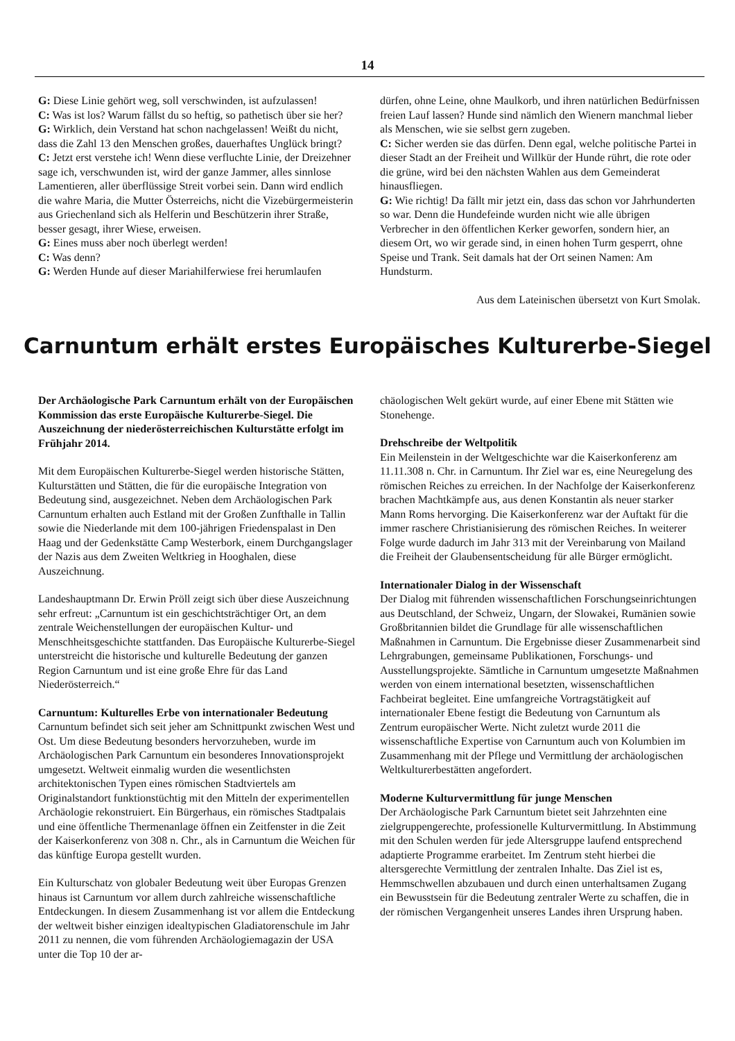14
G: Diese Linie gehört weg, soll verschwinden, ist aufzulassen!
C: Was ist los? Warum fällst du so heftig, so pathetisch über sie her?
G: Wirklich, dein Verstand hat schon nachgelassen! Weißt du nicht, dass die Zahl 13 den Menschen großes, dauerhaftes Unglück bringt?
C: Jetzt erst verstehe ich! Wenn diese verfluchte Linie, der Dreizehner sage ich, verschwunden ist, wird der ganze Jammer, alles sinnlose Lamentieren, aller überflüssige Streit vorbei sein. Dann wird endlich die wahre Maria, die Mutter Österreichs, nicht die Vizebürgermeisterin aus Griechenland sich als Helferin und Beschützerin ihrer Straße, besser gesagt, ihrer Wiese, erweisen.
G: Eines muss aber noch überlegt werden!
C: Was denn?
G: Werden Hunde auf dieser Mariahilferwiese frei herumlaufen
dürfen, ohne Leine, ohne Maulkorb, und ihren natürlichen Bedürfnissen freien Lauf lassen? Hunde sind nämlich den Wienern manchmal lieber als Menschen, wie sie selbst gern zugeben.
C: Sicher werden sie das dürfen. Denn egal, welche politische Partei in dieser Stadt an der Freiheit und Willkür der Hunde rührt, die rote oder die grüne, wird bei den nächsten Wahlen aus dem Gemeinderat hinausfliegen.
G: Wie richtig! Da fällt mir jetzt ein, dass das schon vor Jahrhunderten so war. Denn die Hundefeinde wurden nicht wie alle übrigen Verbrecher in den öffentlichen Kerker geworfen, sondern hier, an diesem Ort, wo wir gerade sind, in einen hohen Turm gesperrt, ohne Speise und Trank. Seit damals hat der Ort seinen Namen: Am Hundsturm.
Aus dem Lateinischen übersetzt von Kurt Smolak.
Carnuntum erhält erstes Europäisches Kulturerbe-Siegel
Der Archäologische Park Carnuntum erhält von der Europäischen Kommission das erste Europäische Kulturerbe-Siegel. Die Auszeichnung der niederösterreichischen Kulturstätte erfolgt im Frühjahr 2014.
Mit dem Europäischen Kulturerbe-Siegel werden historische Stätten, Kulturstätten und Stätten, die für die europäische Integration von Bedeutung sind, ausgezeichnet. Neben dem Archäologischen Park Carnuntum erhalten auch Estland mit der Großen Zunfthalle in Tallin sowie die Niederlande mit dem 100-jährigen Friedenspalast in Den Haag und der Gedenkstätte Camp Westerbork, einem Durchgangslager der Nazis aus dem Zweiten Weltkrieg in Hooghalen, diese Auszeichnung.
Landeshauptmann Dr. Erwin Pröll zeigt sich über diese Auszeichnung sehr erfreut: „Carnuntum ist ein geschichtsträchtiger Ort, an dem zentrale Weichenstellungen der europäischen Kultur- und Menschheitsgeschichte stattfanden. Das Europäische Kulturerbe-Siegel unterstreicht die historische und kulturelle Bedeutung der ganzen Region Carnuntum und ist eine große Ehre für das Land Niederösterreich.“
Carnuntum: Kulturelles Erbe von internationaler Bedeutung
Carnuntum befindet sich seit jeher am Schnittpunkt zwischen West und Ost. Um diese Bedeutung besonders hervorzuheben, wurde im Archäologischen Park Carnuntum ein besonderes Innovationsprojekt umgesetzt. Weltweit einmalig wurden die wesentlichsten architektonischen Typen eines römischen Stadtviertels am Originalstandort funktionstüchtig mit den Mitteln der experimentellen Archäologie rekonstruiert. Ein Bürgerhaus, ein römisches Stadtpalais und eine öffentliche Thermenanlage öffnen ein Zeitfenster in die Zeit der Kaiserkonferenz von 308 n. Chr., als in Carnuntum die Weichen für das künftige Europa gestellt wurden.
Ein Kulturschatz von globaler Bedeutung weit über Europas Grenzen hinaus ist Carnuntum vor allem durch zahlreiche wissenschaftliche Entdeckungen. In diesem Zusammenhang ist vor allem die Entdeckung der weltweit bisher einzigen idealtypischen Gladiatorenschule im Jahr 2011 zu nennen, die vom führenden Archäologiemagazin der USA unter die Top 10 der ar-
chäologischen Welt gekürt wurde, auf einer Ebene mit Stätten wie Stonehenge.
Drehschreibe der Weltpolitik
Ein Meilenstein in der Weltgeschichte war die Kaiserkonferenz am 11.11.308 n. Chr. in Carnuntum. Ihr Ziel war es, eine Neuregelung des römischen Reiches zu erreichen. In der Nachfolge der Kaiserkonferenz brachen Machtkämpfe aus, aus denen Konstantin als neuer starker Mann Roms hervorging. Die Kaiserkonferenz war der Auftakt für die immer raschere Christianisierung des römischen Reiches. In weiterer Folge wurde dadurch im Jahr 313 mit der Vereinbarung von Mailand die Freiheit der Glaubensentscheidung für alle Bürger ermöglicht.
Internationaler Dialog in der Wissenschaft
Der Dialog mit führenden wissenschaftlichen Forschungseinrichtungen aus Deutschland, der Schweiz, Ungarn, der Slowakei, Rumänien sowie Großbritannien bildet die Grundlage für alle wissenschaftlichen Maßnahmen in Carnuntum. Die Ergebnisse dieser Zusammenarbeit sind Lehrgrabungen, gemeinsame Publikationen, Forschungs- und Ausstellungsprojekte. Sämtliche in Carnuntum umgesetzte Maßnahmen werden von einem international besetzten, wissenschaftlichen Fachbeirat begleitet. Eine umfangreiche Vortragstätigkeit auf internationaler Ebene festigt die Bedeutung von Carnuntum als Zentrum europäischer Werte. Nicht zuletzt wurde 2011 die wissenschaftliche Expertise von Carnuntum auch von Kolumbien im Zusammenhang mit der Pflege und Vermittlung der archäologischen Weltkulturerbestätten angefordert.
Moderne Kulturvermittlung für junge Menschen
Der Archäologische Park Carnuntum bietet seit Jahrzehnten eine zielgruppengerechte, professionelle Kulturvermittlung. In Abstimmung mit den Schulen werden für jede Altersgruppe laufend entsprechend adaptierte Programme erarbeitet. Im Zentrum steht hierbei die altersgerechte Vermittlung der zentralen Inhalte. Das Ziel ist es, Hemmschwellen abzubauen und durch einen unterhaltsamen Zugang ein Bewusstsein für die Bedeutung zentraler Werte zu schaffen, die in der römischen Vergangenheit unseres Landes ihren Ursprung haben.